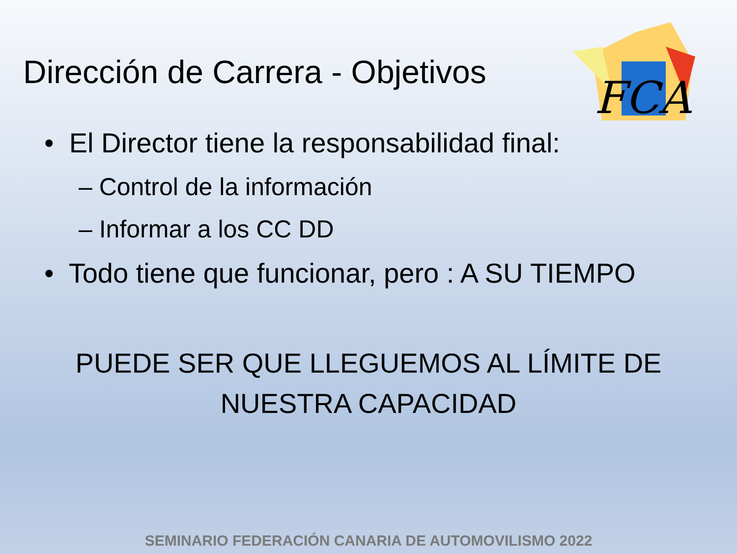FCA
Dirección de Carrera - Objetivos
• El Director tiene la responsabilidad final:
– Control de la información
– Informar a los CC DD
• Todo tiene que funcionar, pero : A SU TIEMPO
PUEDE SER QUE LLEGUEMOS AL LÍMITE DE
NUESTRA CAPACIDAD
SEMINARIO FEDERACIÓN CANARIA DE AUTOMOVILISMO 2022